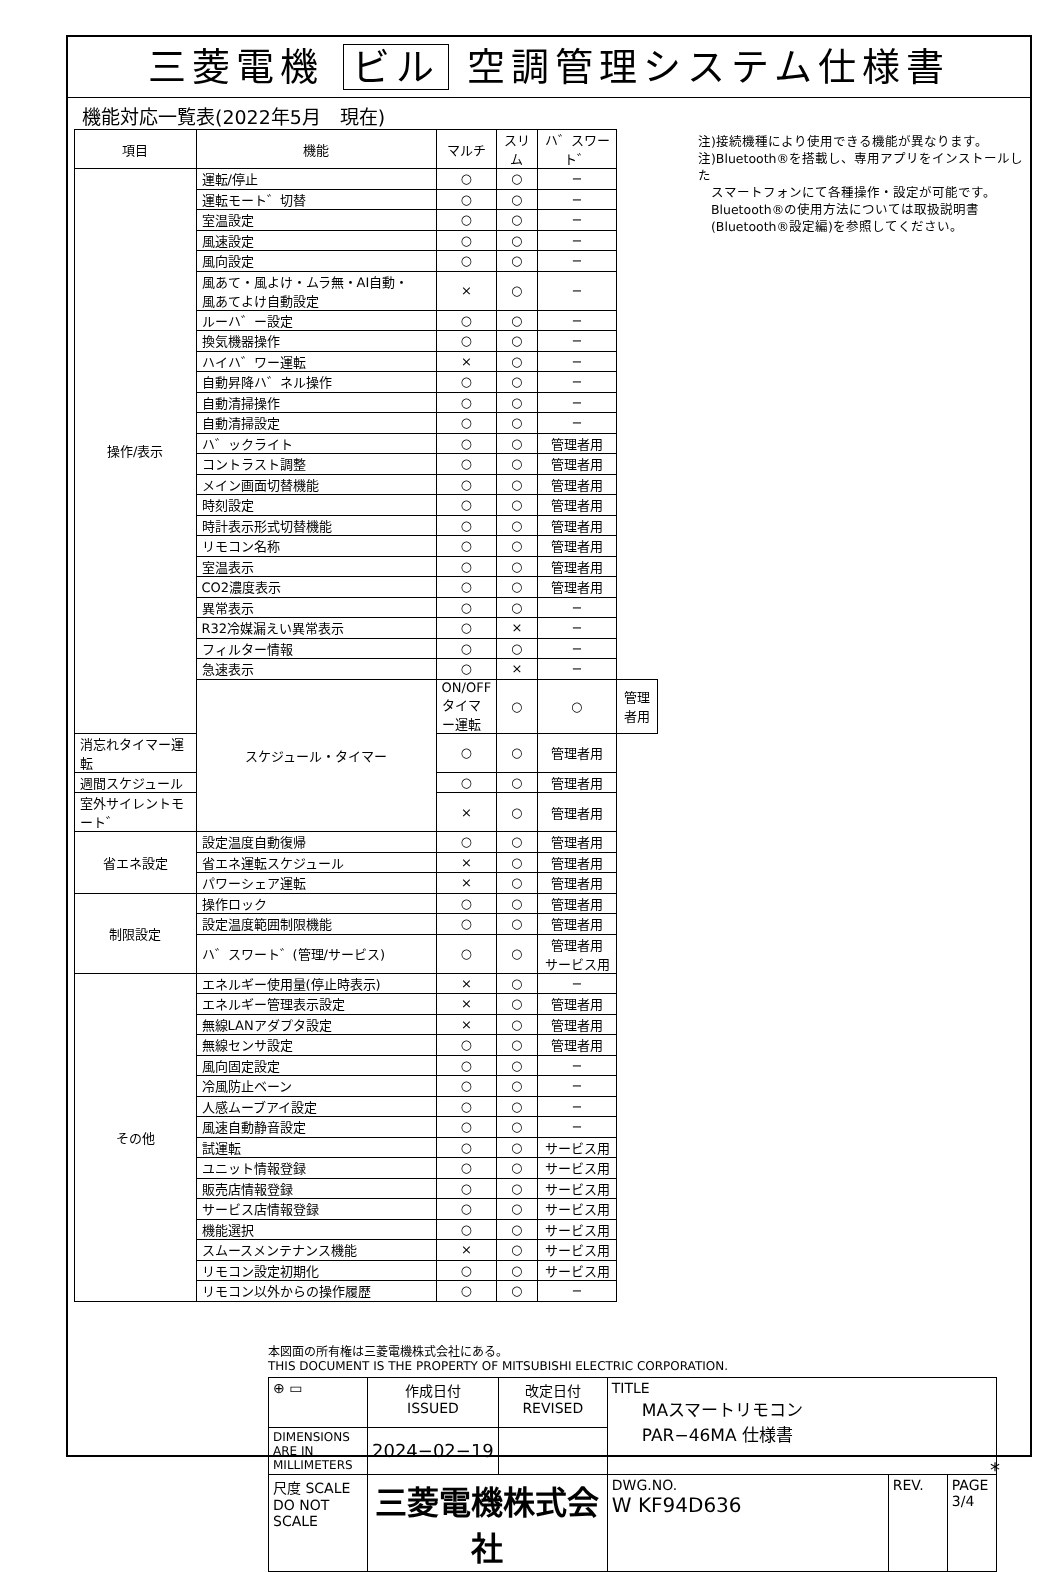三菱電機 ビル 空調管理システム仕様書
機能対応一覧表(2022年5月　現在)
| 項目 | 機能 | マルチ | スリム | ハ゛スワート゛ | |
| --- | --- | --- | --- | --- | --- |
| 操作/表示 | 運転/停止 | ○ | ○ | − | |
| | 運転モート゛切替 | ○ | ○ | − | |
| | 室温設定 | ○ | ○ | − | |
| | 風速設定 | ○ | ○ | − | |
| | 風向設定 | ○ | ○ | − | |
| | 風あて・風よけ・ムラ無・AI自動・ 風あてよけ自動設定 | × | ○ | − | |
| | ルーハ゛ー設定 | ○ | ○ | − | |
| | 換気機器操作 | ○ | ○ | − | |
| | ハイハ゛ワー運転 | × | ○ | − | |
| | 自動昇降ハ゛ネル操作 | ○ | ○ | − | |
| | 自動清掃操作 | ○ | ○ | − | |
| | 自動清掃設定 | ○ | ○ | − | |
| | ハ゛ックライト | ○ | ○ | 管理者用 | |
| | コントラスト調整 | ○ | ○ | 管理者用 | |
| | メイン画面切替機能 | ○ | ○ | 管理者用 | |
| | 時刻設定 | ○ | ○ | 管理者用 | |
| | 時計表示形式切替機能 | ○ | ○ | 管理者用 | |
| | リモコン名称 | ○ | ○ | 管理者用 | |
| | 室温表示 | ○ | ○ | 管理者用 | |
| | CO2濃度表示 | ○ | ○ | 管理者用 | |
| | 異常表示 | ○ | ○ | − | |
| | R32冷媒漏えい異常表示 | ○ | × | − | |
| | フィルター情報 | ○ | ○ | − | |
| | 急速表示 | ○ | × | − | |
| | スケジュール・タイマー | ON/OFFタイマー運転 | ○ | ○ | 管理者用 |
| 消忘れタイマー運転 | | ○ | ○ | 管理者用 | |
| 週間スケジュール | | ○ | ○ | 管理者用 | |
| 室外サイレントモート゛ | | × | ○ | 管理者用 | |
| 省エネ設定 | 設定温度自動復帰 | ○ | ○ | 管理者用 | |
| | 省エネ運転スケジュール | × | ○ | 管理者用 | |
| | パワーシェア運転 | × | ○ | 管理者用 | |
| 制限設定 | 操作ロック | ○ | ○ | 管理者用 | |
| | 設定温度範囲制限機能 | ○ | ○ | 管理者用 | |
| | ハ゛スワート゛(管理/サービス) | ○ | ○ | 管理者用 サービス用 | |
| その他 | エネルギー使用量(停止時表示) | × | ○ | − | |
| | エネルギー管理表示設定 | × | ○ | 管理者用 | |
| | 無線LANアダプタ設定 | × | ○ | 管理者用 | |
| | 無線センサ設定 | ○ | ○ | 管理者用 | |
| | 風向固定設定 | ○ | ○ | − | |
| | 冷風防止ベーン | ○ | ○ | − | |
| | 人感ムーブアイ設定 | ○ | ○ | − | |
| | 風速自動静音設定 | ○ | ○ | − | |
| | 試運転 | ○ | ○ | サービス用 | |
| | ユニット情報登録 | ○ | ○ | サービス用 | |
| | 販売店情報登録 | ○ | ○ | サービス用 | |
| | サービス店情報登録 | ○ | ○ | サービス用 | |
| | 機能選択 | ○ | ○ | サービス用 | |
| | スムースメンテナンス機能 | × | ○ | サービス用 | |
| | リモコン設定初期化 | ○ | ○ | サービス用 | |
| | リモコン以外からの操作履歴 | ○ | ○ | − | |
注)接続機種により使用できる機能が異なります。
注)Bluetooth®を搭載し、専用アプリをインストールした
　スマートフォンにて各種操作・設定が可能です。
　Bluetooth®の使用方法については取扱説明書
　(Bluetooth®設定編)を参照してください。
本図面の所有権は三菱電機株式会社にある。
THIS DOCUMENT IS THE PROPERTY OF MITSUBISHI ELECTRIC CORPORATION.
| ⊕ ▭ | 作成日付 ISSUED | 改定日付 REVISED | TITLE MAスマートリモコン PAR−46MA 仕様書 | | |
| DIMENSIONS ARE IN MILLIMETERS | 2024−02−19 | | | | |
| 尺度 SCALE DO NOT SCALE | 三菱電機株式会社 | | DWG.NO. W KF94D636 | REV. | PAGE 3/4 |
*